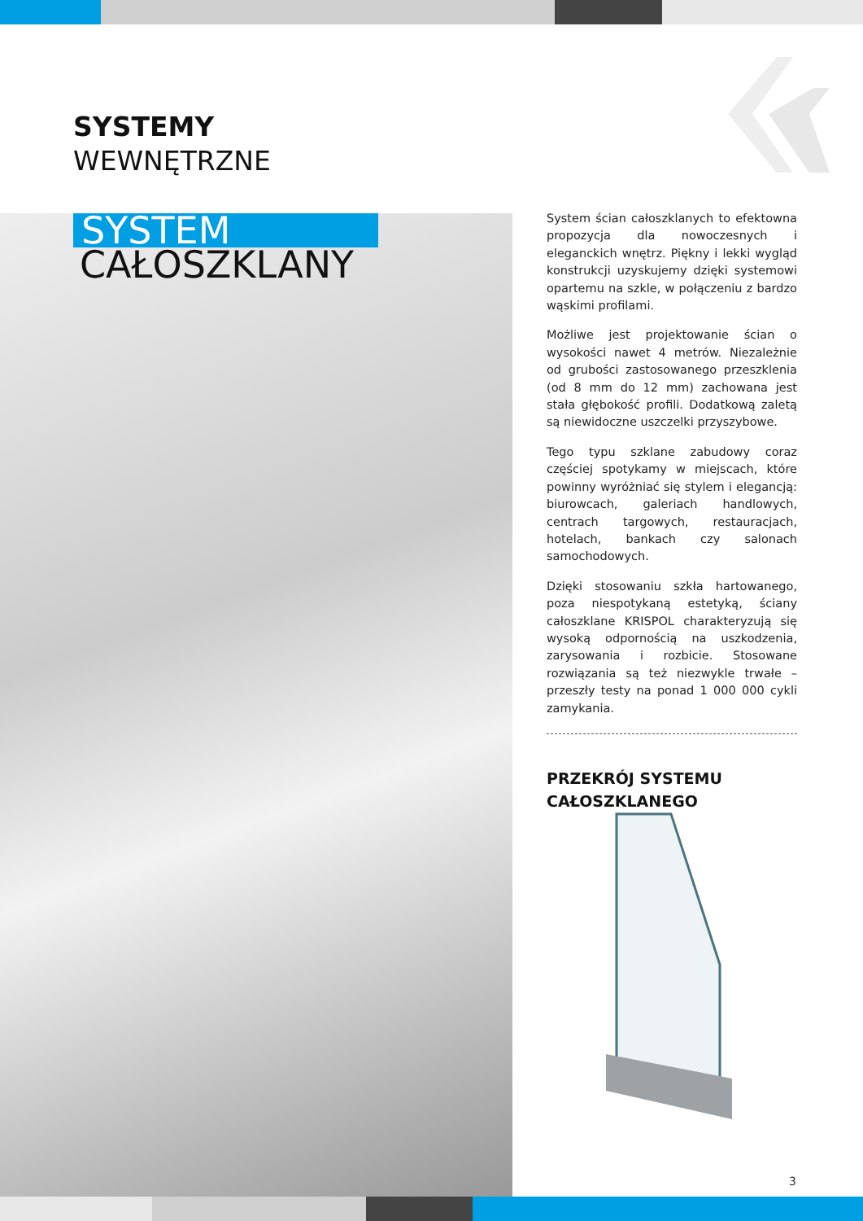SYSTEMY
WEWNĘTRZNE
SYSTEM
CAŁOSZKLANY
System ścian całoszklanych to efektowna propozycja dla nowoczesnych i eleganckich wnętrz. Piękny i lekki wygląd konstrukcji uzyskujemy dzięki systemowi opartemu na szkle, w połączeniu z bardzo wąskimi profilami.
Możliwe jest projektowanie ścian o wysokości nawet 4 metrów. Niezależnie od grubości zastosowanego przeszklenia (od 8 mm do 12 mm) zachowana jest stała głębokość profili. Dodatkową zaletą są niewidoczne uszczelki przyszybowe.
Tego typu szklane zabudowy coraz częściej spotykamy w miejscach, które powinny wyróżniać się stylem i elegancją: biurowcach, galeriach handlowych, centrach targowych, restauracjach, hotelach, bankach czy salonach samochodowych.
Dzięki stosowaniu szkła hartowanego, poza niespotykaną estetyką, ściany całoszklane KRISPOL charakteryzują się wysoką odpornością na uszkodzenia, zarysowania i rozbicie. Stosowane rozwiązania są też niezwykle trwałe – przeszły testy na ponad 1 000 000 cykli zamykania.
PRZEKRÓJ SYSTEMU
CAŁOSZKLANEGO
3